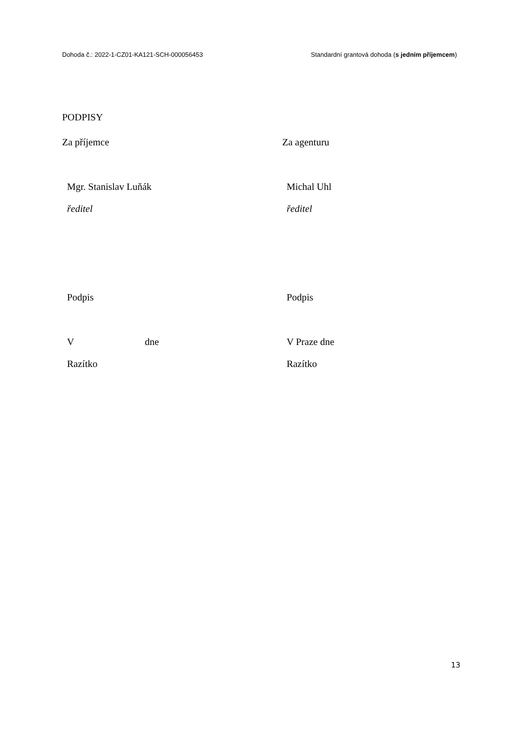Dohoda č.: 2022-1-CZ01-KA121-SCH-000056453 Standardní grantová dohoda (s jedním příjemcem)
PODPISY
Za příjemce Za agenturu
Mgr. Stanislav Luňák Michal Uhl
ředitel ředitel
Podpis Podpis
V dne V Praze dne
Razítko Razítko
13